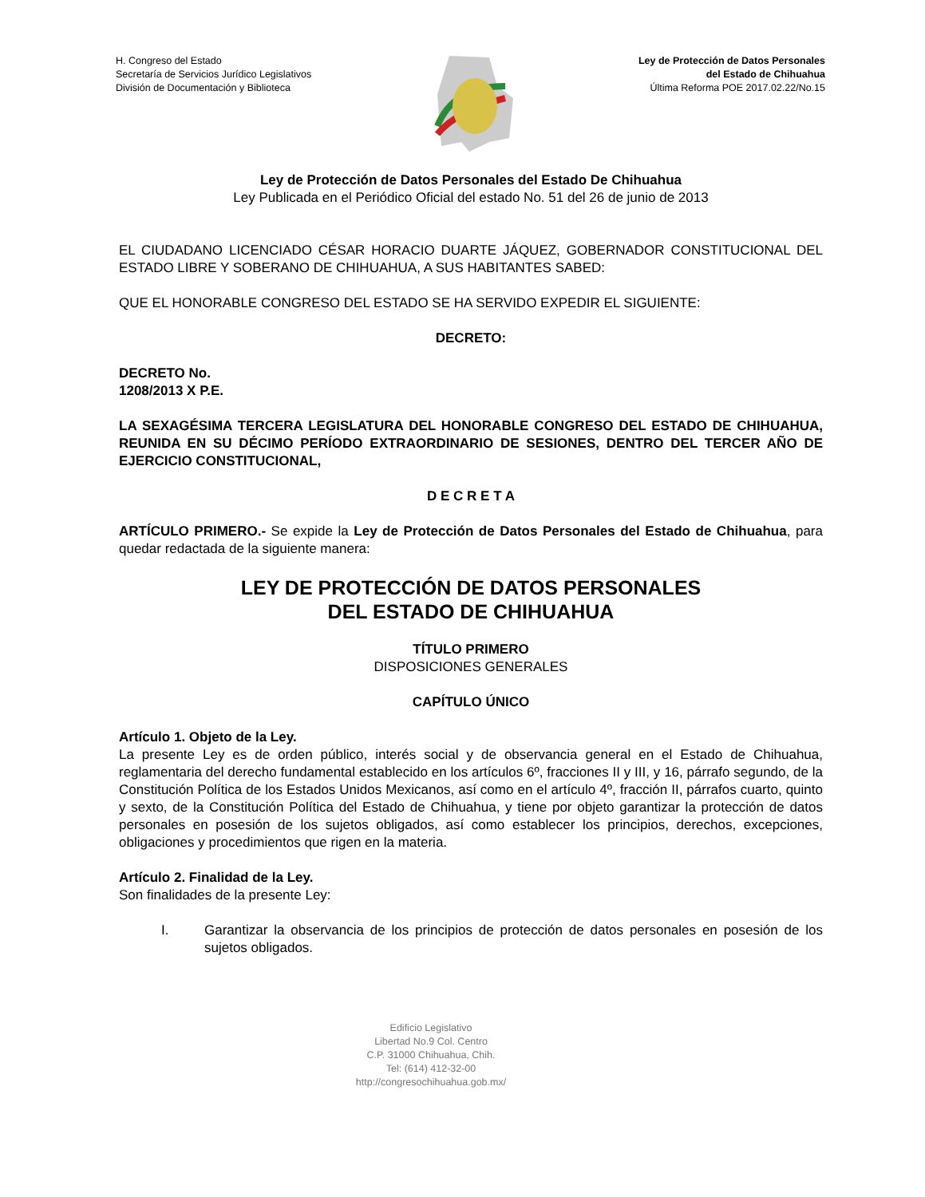H. Congreso del Estado
Secretaría de Servicios Jurídico Legislativos
División de Documentación y Biblioteca
Ley de Protección de Datos Personales
del Estado de Chihuahua
Última Reforma POE 2017.02.22/No.15
Ley de Protección de Datos Personales del Estado De Chihuahua
Ley Publicada en el Periódico Oficial del estado No. 51 del 26 de junio de 2013
EL CIUDADANO LICENCIADO CÉSAR HORACIO DUARTE JÁQUEZ, GOBERNADOR CONSTITUCIONAL DEL ESTADO LIBRE Y SOBERANO DE CHIHUAHUA, A SUS HABITANTES SABED:
QUE EL HONORABLE CONGRESO DEL ESTADO SE HA SERVIDO EXPEDIR EL SIGUIENTE:
DECRETO:
DECRETO No.
1208/2013 X P.E.
LA SEXAGÉSIMA TERCERA LEGISLATURA DEL HONORABLE CONGRESO DEL ESTADO DE CHIHUAHUA, REUNIDA EN SU DÉCIMO PERÍODO EXTRAORDINARIO DE SESIONES, DENTRO DEL TERCER AÑO DE EJERCICIO CONSTITUCIONAL,
D E C R E T A
ARTÍCULO PRIMERO.- Se expide la Ley de Protección de Datos Personales del Estado de Chihuahua, para quedar redactada de la siguiente manera:
LEY DE PROTECCIÓN DE DATOS PERSONALES
DEL ESTADO DE CHIHUAHUA
TÍTULO PRIMERO
DISPOSICIONES GENERALES
CAPÍTULO ÚNICO
Artículo 1. Objeto de la Ley.
La presente Ley es de orden público, interés social y de observancia general en el Estado de Chihuahua, reglamentaria del derecho fundamental establecido en los artículos 6º, fracciones II y III, y 16, párrafo segundo, de la Constitución Política de los Estados Unidos Mexicanos, así como en el artículo 4º, fracción II, párrafos cuarto, quinto y sexto, de la Constitución Política del Estado de Chihuahua, y tiene por objeto garantizar la protección de datos personales en posesión de los sujetos obligados, así como establecer los principios, derechos, excepciones, obligaciones y procedimientos que rigen en la materia.
Artículo 2. Finalidad de la Ley.
Son finalidades de la presente Ley:
I. Garantizar la observancia de los principios de protección de datos personales en posesión de los sujetos obligados.
Edificio Legislativo
Libertad No.9 Col. Centro
C.P. 31000 Chihuahua, Chih.
Tel: (614) 412-32-00
http://congresochihuahua.gob.mx/